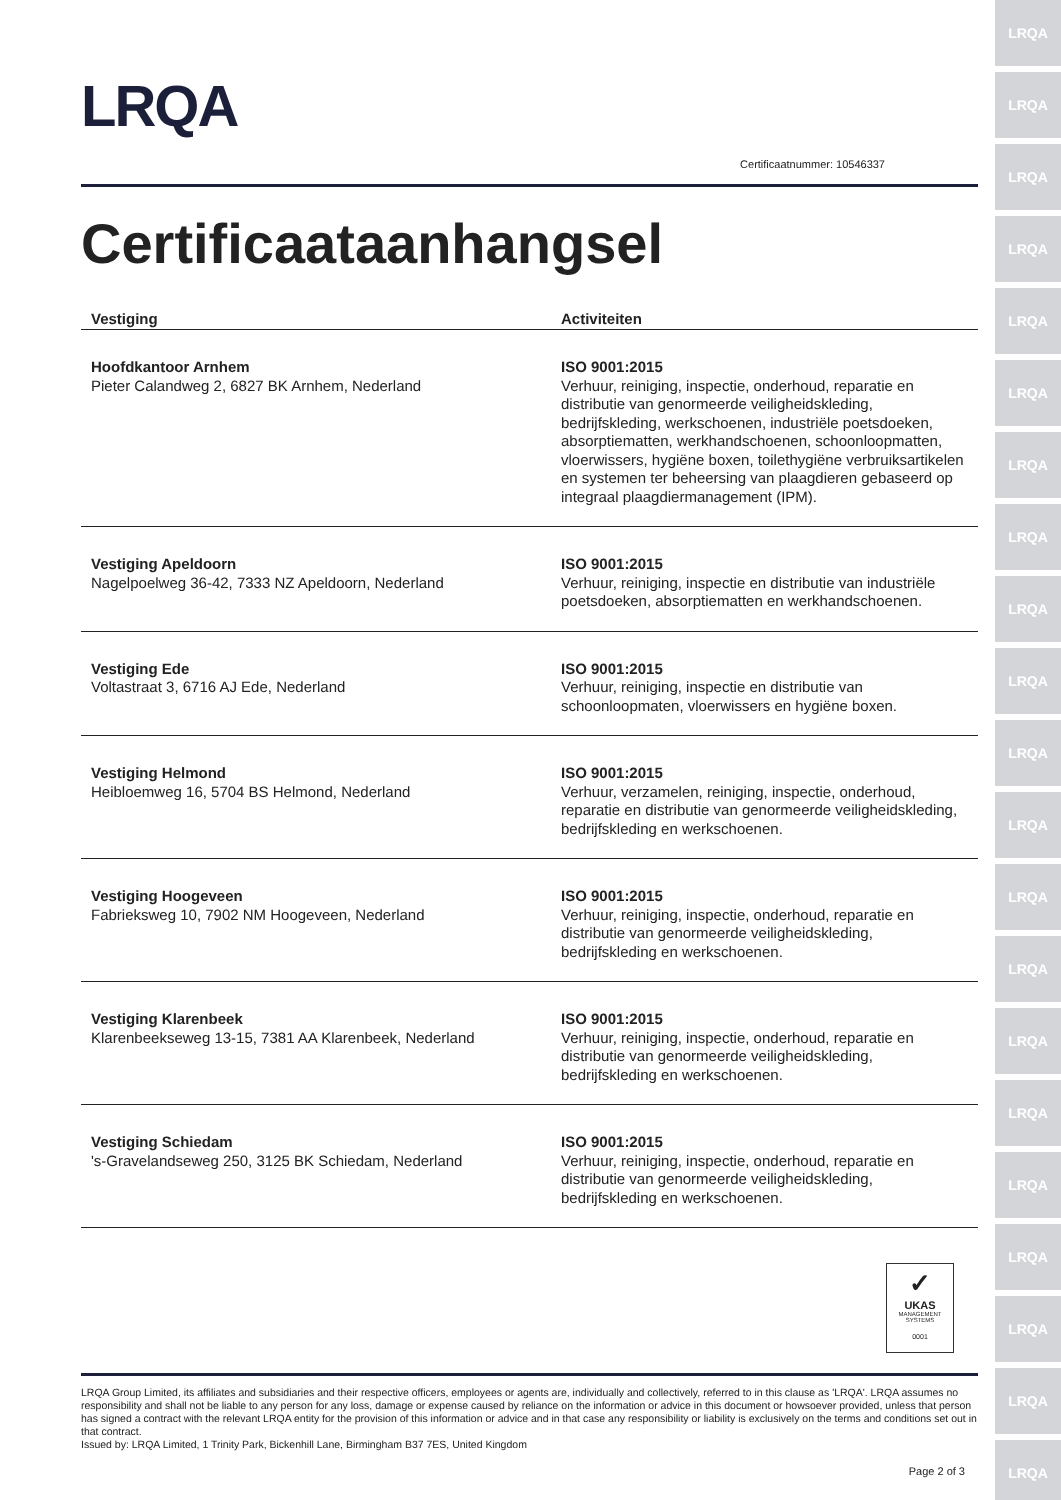LRQA
LRQA
LRQA
LRQA
LRQA
LRQA
LRQA
LRQA
LRQA
LRQA
LRQA
LRQA
LRQA
LRQA
LRQA
LRQA
LRQA
LRQA
LRQA
LRQA
LRQA
LRQA
Certificaatnummer: 10546337
Certificaataanhangsel
| Vestiging | Activiteiten |
| --- | --- |
| Hoofdkantoor Arnhem Pieter Calandweg 2, 6827 BK Arnhem, Nederland | ISO 9001:2015 Verhuur, reiniging, inspectie, onderhoud, reparatie en distributie van genormeerde veiligheidskleding, bedrijfskleding, werkschoenen, industriële poetsdoeken, absorptiematten, werkhandschoenen, schoonloopmatten, vloerwissers, hygiëne boxen, toilethygiëne verbruiksartikelen en systemen ter beheersing van plaagdieren gebaseerd op integraal plaagdiermanagement (IPM). |
| Vestiging Apeldoorn Nagelpoelweg 36-42, 7333 NZ Apeldoorn, Nederland | ISO 9001:2015 Verhuur, reiniging, inspectie en distributie van industriële poetsdoeken, absorptiematten en werkhandschoenen. |
| Vestiging Ede Voltastraat 3, 6716 AJ Ede, Nederland | ISO 9001:2015 Verhuur, reiniging, inspectie en distributie van schoonloopmaten, vloerwissers en hygiëne boxen. |
| Vestiging Helmond Heibloemweg 16, 5704 BS Helmond, Nederland | ISO 9001:2015 Verhuur, verzamelen, reiniging, inspectie, onderhoud, reparatie en distributie van genormeerde veiligheidskleding, bedrijfskleding en werkschoenen. |
| Vestiging Hoogeveen Fabrieksweg 10, 7902 NM Hoogeveen, Nederland | ISO 9001:2015 Verhuur, reiniging, inspectie, onderhoud, reparatie en distributie van genormeerde veiligheidskleding, bedrijfskleding en werkschoenen. |
| Vestiging Klarenbeek Klarenbeekseweg 13-15, 7381 AA Klarenbeek, Nederland | ISO 9001:2015 Verhuur, reiniging, inspectie, onderhoud, reparatie en distributie van genormeerde veiligheidskleding, bedrijfskleding en werkschoenen. |
| Vestiging Schiedam 's-Gravelandseweg 250, 3125 BK Schiedam, Nederland | ISO 9001:2015 Verhuur, reiniging, inspectie, onderhoud, reparatie en distributie van genormeerde veiligheidskleding, bedrijfskleding en werkschoenen. |
✓
UKAS
MANAGEMENT SYSTEMS
0001
LRQA Group Limited, its affiliates and subsidiaries and their respective officers, employees or agents are, individually and collectively, referred to in this clause as 'LRQA'. LRQA assumes no responsibility and shall not be liable to any person for any loss, damage or expense caused by reliance on the information or advice in this document or howsoever provided, unless that person has signed a contract with the relevant LRQA entity for the provision of this information or advice and in that case any responsibility or liability is exclusively on the terms and conditions set out in that contract.
Issued by: LRQA Limited, 1 Trinity Park, Bickenhill Lane, Birmingham B37 7ES, United Kingdom
Page 2 of 3